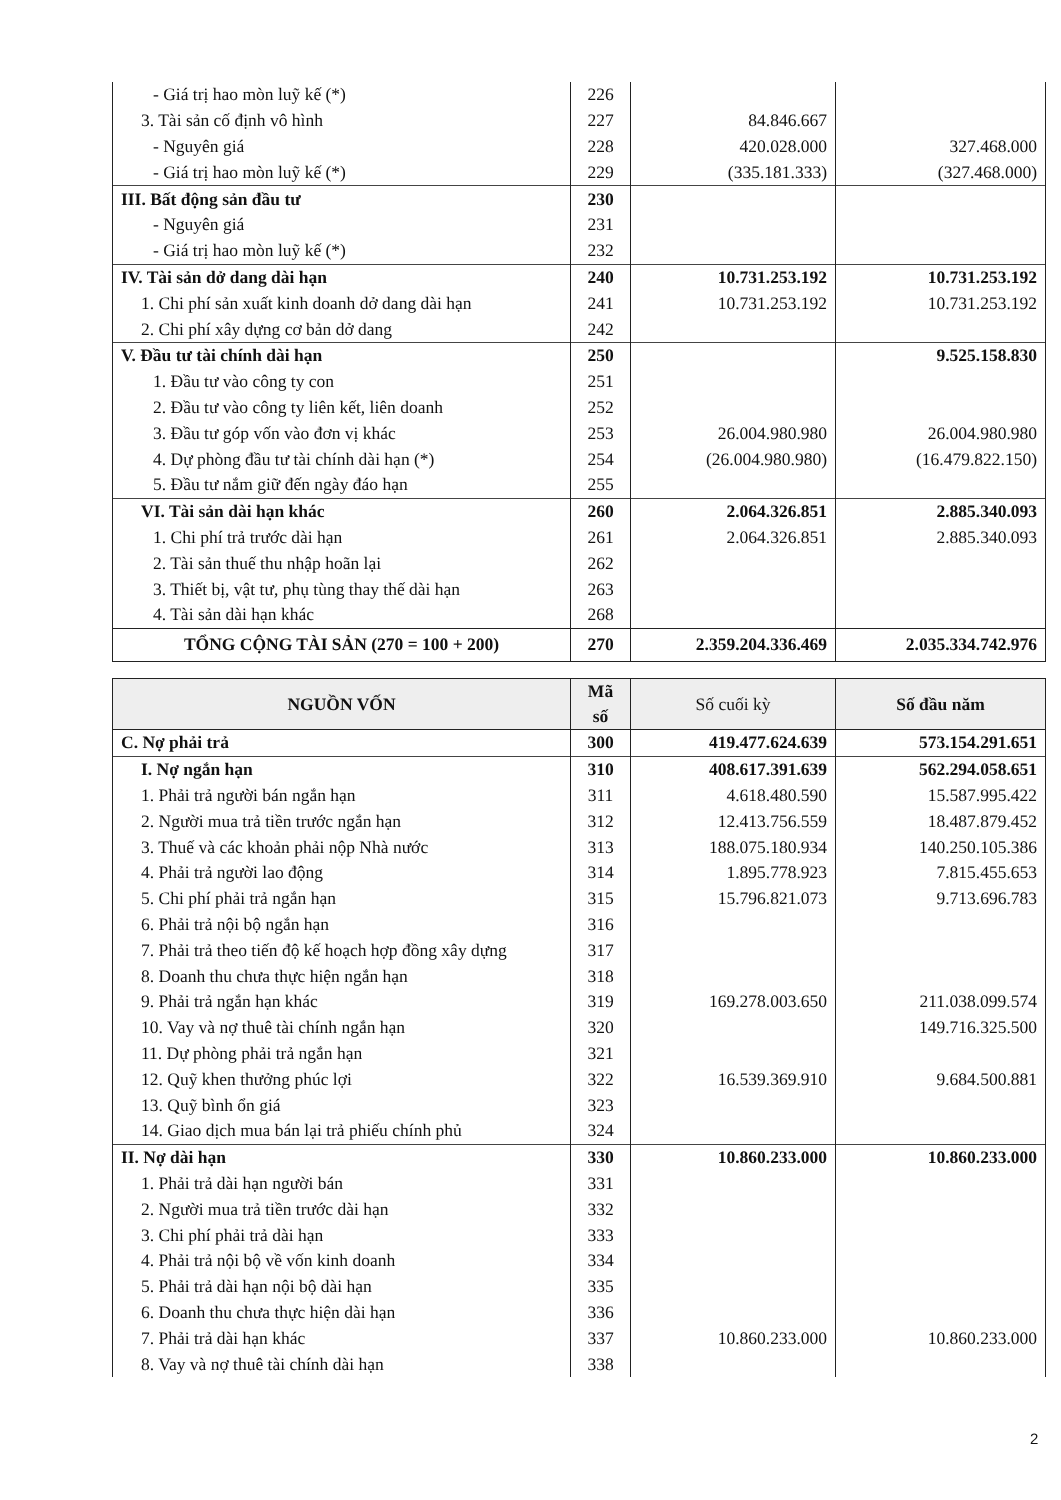| - Giá trị hao mòn luỹ kế (*) | 226 | | |
| 3. Tài sản cố định vô hình | 227 | 84.846.667 | |
| - Nguyên giá | 228 | 420.028.000 | 327.468.000 |
| - Giá trị hao mòn luỹ kế (*) | 229 | (335.181.333) | (327.468.000) |
| III. Bất động sản đầu tư | 230 | | |
| - Nguyên giá | 231 | | |
| - Giá trị hao mòn luỹ kế (*) | 232 | | |
| IV. Tài sản dở dang dài hạn | 240 | 10.731.253.192 | 10.731.253.192 |
| 1. Chi phí sản xuất kinh doanh dở dang dài hạn | 241 | 10.731.253.192 | 10.731.253.192 |
| 2. Chi phí xây dựng cơ bản dở dang | 242 | | |
| V. Đầu tư tài chính dài hạn | 250 | | 9.525.158.830 |
| 1. Đầu tư vào công ty con | 251 | | |
| 2. Đầu tư vào công ty liên kết, liên doanh | 252 | | |
| 3. Đầu tư góp vốn vào đơn vị khác | 253 | 26.004.980.980 | 26.004.980.980 |
| 4. Dự phòng đầu tư tài chính dài hạn (*) | 254 | (26.004.980.980) | (16.479.822.150) |
| 5. Đầu tư nắm giữ đến ngày đáo hạn | 255 | | |
| VI. Tài sản dài hạn khác | 260 | 2.064.326.851 | 2.885.340.093 |
| 1. Chi phí trả trước dài hạn | 261 | 2.064.326.851 | 2.885.340.093 |
| 2. Tài sản thuế thu nhập hoãn lại | 262 | | |
| 3. Thiết bị, vật tư, phụ tùng thay thế dài hạn | 263 | | |
| 4. Tài sản dài hạn khác | 268 | | |
| TỔNG CỘNG TÀI SẢN (270 = 100 + 200) | 270 | 2.359.204.336.469 | 2.035.334.742.976 |
| NGUỒN VỐN | Mã số | Số cuối kỳ | Số đầu năm |
| --- | --- | --- | --- |
| C. Nợ phải trả | 300 | 419.477.624.639 | 573.154.291.651 |
| I. Nợ ngắn hạn | 310 | 408.617.391.639 | 562.294.058.651 |
| 1. Phải trả người bán ngắn hạn | 311 | 4.618.480.590 | 15.587.995.422 |
| 2. Người mua trả tiền trước ngắn hạn | 312 | 12.413.756.559 | 18.487.879.452 |
| 3. Thuế và các khoản phải nộp Nhà nước | 313 | 188.075.180.934 | 140.250.105.386 |
| 4. Phải trả người lao động | 314 | 1.895.778.923 | 7.815.455.653 |
| 5. Chi phí phải trả ngắn hạn | 315 | 15.796.821.073 | 9.713.696.783 |
| 6. Phải trả nội bộ ngắn hạn | 316 | | |
| 7. Phải trả theo tiến độ kế hoạch hợp đồng xây dựng | 317 | | |
| 8. Doanh thu chưa thực hiện ngắn hạn | 318 | | |
| 9. Phải trả ngắn hạn khác | 319 | 169.278.003.650 | 211.038.099.574 |
| 10. Vay và nợ thuê tài chính ngắn hạn | 320 | | 149.716.325.500 |
| 11. Dự phòng phải trả ngắn hạn | 321 | | |
| 12. Quỹ khen thưởng phúc lợi | 322 | 16.539.369.910 | 9.684.500.881 |
| 13. Quỹ bình ổn giá | 323 | | |
| 14. Giao dịch mua bán lại trả phiếu chính phủ | 324 | | |
| II. Nợ dài hạn | 330 | 10.860.233.000 | 10.860.233.000 |
| 1. Phải trả dài hạn người bán | 331 | | |
| 2. Người mua trả tiền trước dài hạn | 332 | | |
| 3. Chi phí phải trả dài hạn | 333 | | |
| 4. Phải trả nội bộ về vốn kinh doanh | 334 | | |
| 5. Phải trả dài hạn nội bộ dài hạn | 335 | | |
| 6. Doanh thu chưa thực hiện dài hạn | 336 | | |
| 7. Phải trả dài hạn khác | 337 | 10.860.233.000 | 10.860.233.000 |
| 8. Vay và nợ thuê tài chính dài hạn | 338 | | |
2